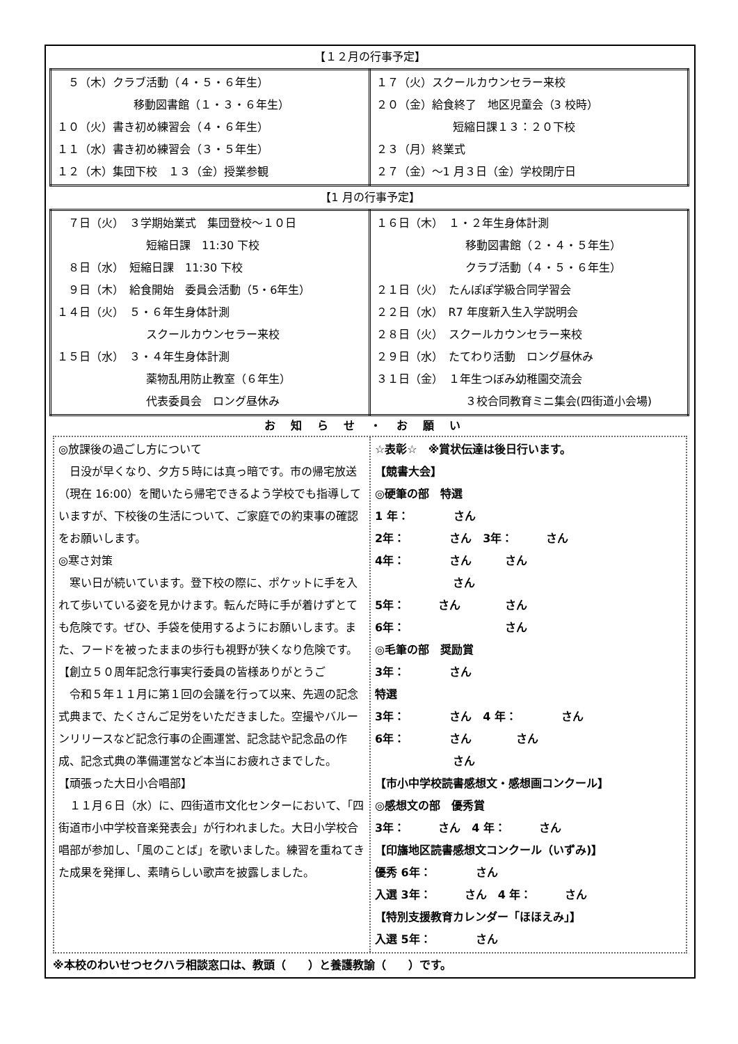【１２月の行事予定】
| ５（木）クラブ活動（４・５・６年生） 移動図書館（１・３・６年生） １０（火）書き初め練習会（４・６年生） １１（水）書き初め練習会（３・５年生） １２（木）集団下校 １３（金）授業参観 | １７（火）スクールカウンセラー来校 ２０（金）給食終了 地区児童会（3 校時） 短縮日課１３：２０下校 ２３（月）終業式 ２７（金）～1 月３日（金）学校閉庁日 |
【1 月の行事予定】
| ７日（火） ３学期始業式 集団登校～１０日 短縮日課 11:30 下校 ８日（水） 短縮日課 11:30 下校 ９日（木） 給食開始 委員会活動（5・6年生） １４日（火） ５・６年生身体計測 スクールカウンセラー来校 １５日（水） ３・４年生身体計測 薬物乱用防止教室（６年生） 代表委員会 ロング昼休み | １６日（木） １・２年生身体計測 移動図書館（２・４・５年生） クラブ活動（４・５・６年生） ２１日（火） たんぽぽ学級合同学習会 ２２日（水） R7 年度新入生入学説明会 ２８日（火） スクールカウンセラー来校 ２９日（水） たてわり活動 ロング昼休み ３１日（金） １年生つぼみ幼稚園交流会 ３校合同教育ミニ集会(四街道小会場) |
お知らせ・お願い
◎放課後の過ごし方について
　日没が早くなり、夕方５時には真っ暗です。市の帰宅放送（現在 16:00）を聞いたら帰宅できるよう学校でも指導していますが、下校後の生活について、ご家庭での約束事の確認をお願いします。
◎寒さ対策
　寒い日が続いています。登下校の際に、ポケットに手を入れて歩いている姿を見かけます。転んだ時に手が着けずとても危険です。ぜひ、手袋を使用するようにお願いします。また、フードを被ったままの歩行も視野が狭くなり危険です。
【創立５０周年記念行事実行委員の皆様ありがとうご
　令和５年１１月に第１回の会議を行って以来、先週の記念式典まで、たくさんご足労をいただきました。空撮やバルーンリリースなど記念行事の企画運営、記念誌や記念品の作成、記念式典の準備運営など本当にお疲れさまでした。
【頑張った大日小合唱部】
　１１月６日（水）に、四街道市文化センターにおいて、「四街道市小中学校音楽発表会」が行われました。大日小学校合唱部が参加し、「風のことば」を歌いました。練習を重ねてきた成果を発揮し、素晴らしい歌声を披露しました。
☆表彰☆　※賞状伝達は後日行います。
【競書大会】
◎硬筆の部　特選
1 年：　　　　さん
2年：　　　　さん　3年：　　　さん
4年：　　　　さん　　　さん
　　　　　　　さん
5年：　　　さん　　　　さん
6年：　　　　　　　　　さん
◎毛筆の部　奨励賞
3年：　　　　さん
特選
3年：　　　　さん　4 年：　　　　さん
6年：　　　　さん　　　　さん
　　　　　　　さん
【市小中学校読書感想文・感想画コンクール】
◎感想文の部　優秀賞
3年：　　　さん　4 年：　　　さん
【印旛地区読書感想文コンクール（いずみ)】
優秀 6年：　　　　さん
入選 3年：　　　さん　4 年：　　　さん
【特別支援教育カレンダー「ほほえみ」】
入選 5年：　　　　さん
※本校のわいせつセクハラ相談窓口は、教頭（　　）と養護教諭（　　）です。